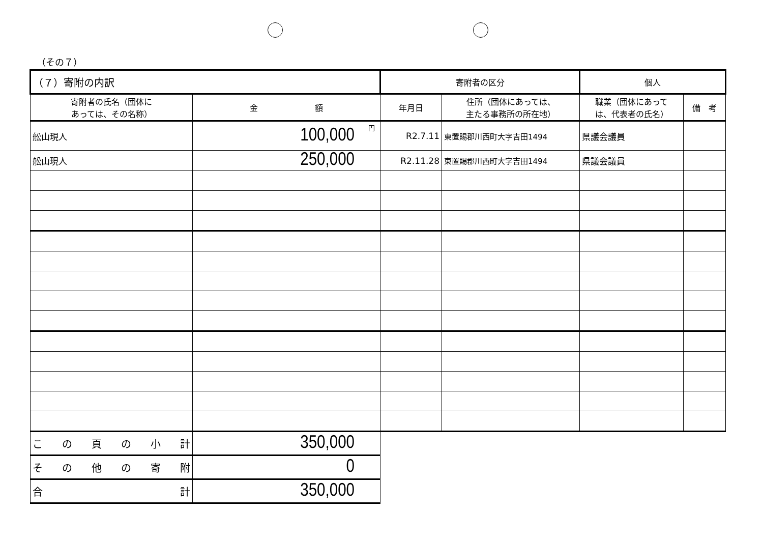（その７）
| （７）寄附の内訳 | | 寄附者の区分 | | 個人 | |
| 寄附者の氏名（団体に あっては、その名称） | 金 額 | 年月日 | 住所（団体にあっては、 主たる事務所の所在地） | 職業（団体にあって は、代表者の氏名） | 備 考 |
| 舩山現人 | 100,000 円 | R2.7.11 | 東置賜郡川西町大字吉田1494 | 県議会議員 | |
| 舩山現人 | 250,000 | R2.11.28 | 東置賜郡川西町大字吉田1494 | 県議会議員 | |
| こ の 頁 の 小 計 | 350,000 | | | | |
| そ の 他 の 寄 附 | 0 | | | | |
| 合 計 | 350,000 | | | | |